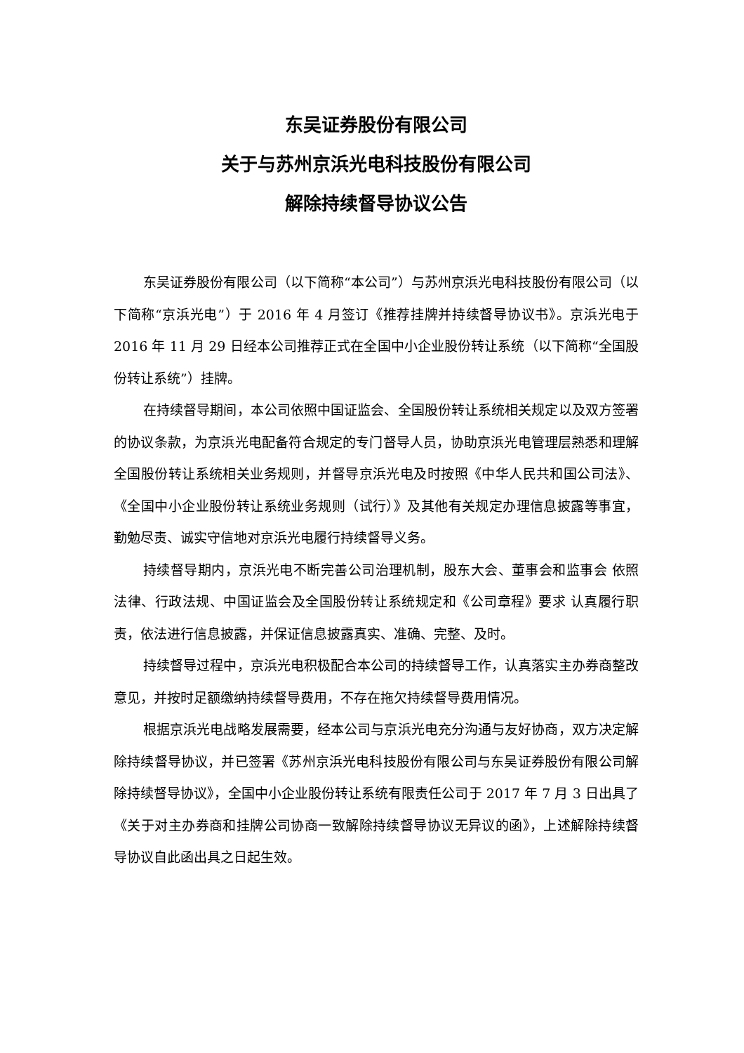东吴证券股份有限公司
关于与苏州京浜光电科技股份有限公司
解除持续督导协议公告
东吴证券股份有限公司（以下简称“本公司”）与苏州京浜光电科技股份有限公司（以下简称“京浜光电”）于 2016 年 4 月签订《推荐挂牌并持续督导协议书》。京浜光电于 2016 年 11 月 29 日经本公司推荐正式在全国中小企业股份转让系统（以下简称“全国股份转让系统”）挂牌。
在持续督导期间，本公司依照中国证监会、全国股份转让系统相关规定以及双方签署的协议条款，为京浜光电配备符合规定的专门督导人员，协助京浜光电管理层熟悉和理解全国股份转让系统相关业务规则，并督导京浜光电及时按照《中华人民共和国公司法》、《全国中小企业股份转让系统业务规则（试行）》及其他有关规定办理信息披露等事宜，勤勉尽责、诚实守信地对京浜光电履行持续督导义务。
持续督导期内，京浜光电不断完善公司治理机制，股东大会、董事会和监事会 依照法律、行政法规、中国证监会及全国股份转让系统规定和《公司章程》要求 认真履行职责，依法进行信息披露，并保证信息披露真实、准确、完整、及时。
持续督导过程中，京浜光电积极配合本公司的持续督导工作，认真落实主办券商整改意见，并按时足额缴纳持续督导费用，不存在拖欠持续督导费用情况。
根据京浜光电战略发展需要，经本公司与京浜光电充分沟通与友好协商，双方决定解除持续督导协议，并已签署《苏州京浜光电科技股份有限公司与东吴证券股份有限公司解除持续督导协议》，全国中小企业股份转让系统有限责任公司于 2017 年 7 月 3 日出具了《关于对主办券商和挂牌公司协商一致解除持续督导协议无异议的函》，上述解除持续督导协议自此函出具之日起生效。